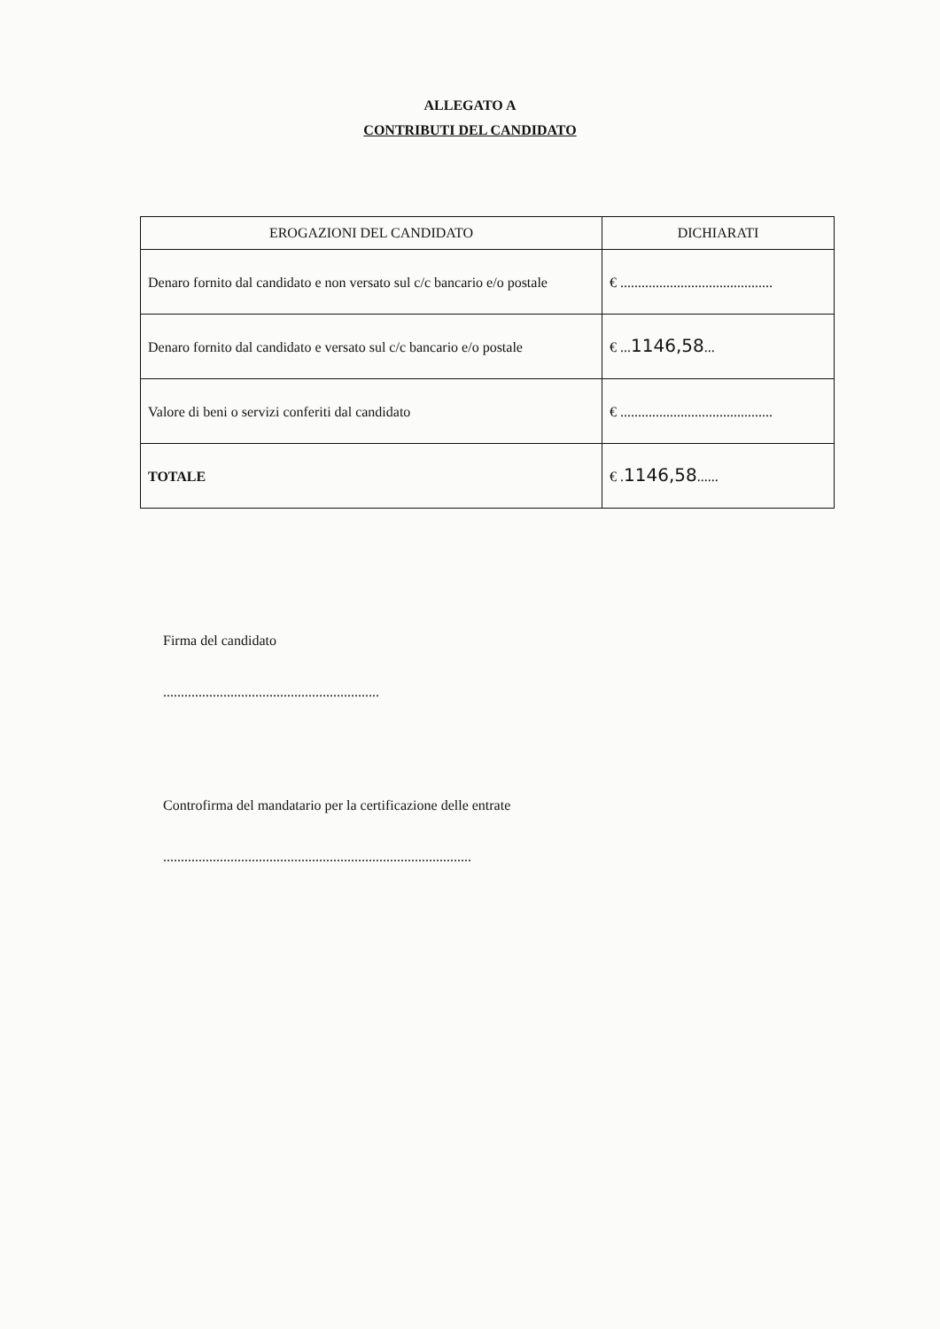ALLEGATO A
CONTRIBUTI DEL CANDIDATO
| EROGAZIONI DEL CANDIDATO | DICHIARATI |
| --- | --- |
| Denaro fornito dal candidato e non versato sul c/c bancario e/o postale | € ........................................... |
| Denaro fornito dal candidato e versato sul c/c bancario e/o postale | € ... 1146,58 ... |
| Valore di beni o servizi conferiti dal candidato | € ........................................... |
| TOTALE | € . 1146,58 ...... |
Firma del candidato
.............................................................
Controfirma del mandatario per la certificazione delle entrate
.......................................................................................